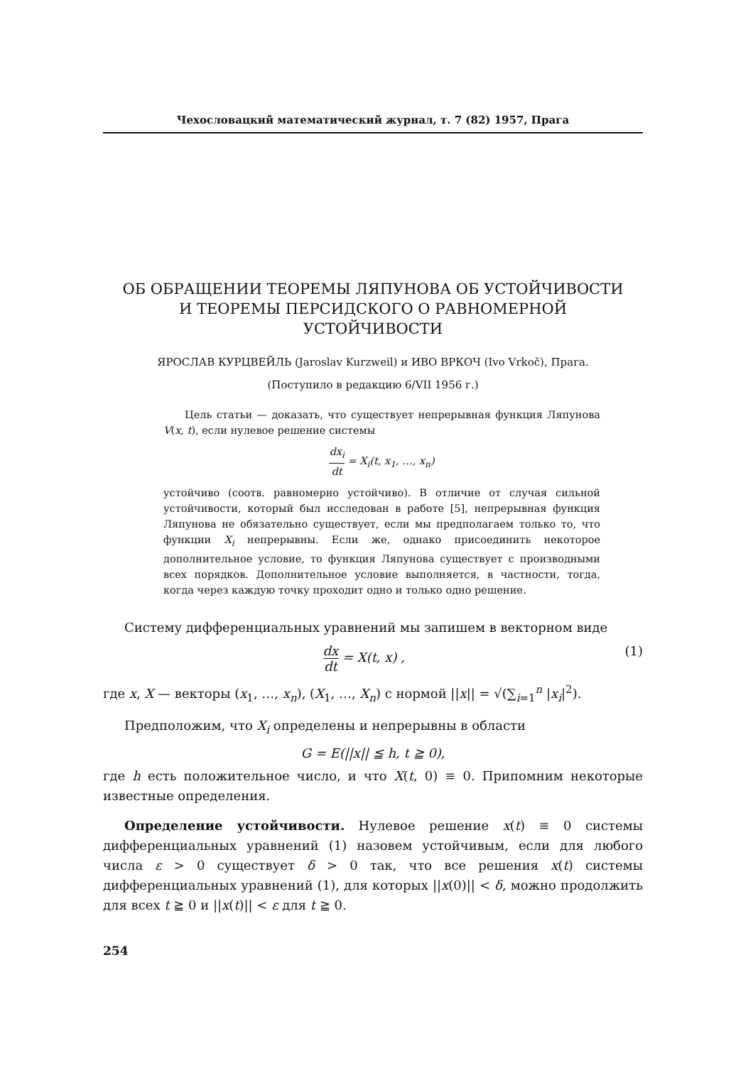Чехословацкий математический журнал, т. 7 (82) 1957, Прага
ОБ ОБРАЩЕНИИ ТЕОРЕМЫ ЛЯПУНОВА ОБ УСТОЙЧИВОСТИ
И ТЕОРЕМЫ ПЕРСИДСКОГО О РАВНОМЕРНОЙ
УСТОЙЧИВОСТИ
ЯРОСЛАВ КУРЦВЕЙЛЬ (Jaroslav Kurzweil) и ИВО ВРКОЧ (Ivo Vrkoč), Прага.
(Поступило в редакцию 6/VII 1956 г.)
Цель статьи — доказать, что существует непрерывная функция Ляпунова V(x, t), если нулевое решение системы
dx<sub>i</sub> dt = X<sub>i</sub>(t, x<sub>1</sub>, …, x<sub>n</sub>)
устойчиво (соотв. равномерно устойчиво). В отличие от случая сильной устойчивости, который был исследован в работе [5], непрерывная функция Ляпунова не обязательно существует, если мы предполагаем только то, что функции X<sub>i</sub> непрерывны. Если же, однако присоединить некоторое дополнительное условие, то функция Ляпунова существует с производными всех порядков. Дополнительное условие выполняется, в частности, тогда, когда через каждую точку проходит одно и только одно решение.
Систему дифференциальных уравнений мы запишем в векторном виде
dx dt = X(t, x) , (1)
где x, X — векторы (x<sub>1</sub>, …, x<sub>n</sub>), (X<sub>1</sub>, …, X<sub>n</sub>) с нормой ||x|| = √(∑<sub>i=1</sub><sup>n</sup> |x<sub>i</sub>|<sup>2</sup>).
Предположим, что X<sub>i</sub> определены и непрерывны в области
G = E(||x|| ≦ h, t ≧ 0),
где h есть положительное число, и что X(t, 0) ≡ 0. Припомним некоторые известные определения.
Определение устойчивости. Нулевое решение x(t) ≡ 0 системы дифференциальных уравнений (1) назовем устойчивым, если для любого числа ε > 0 существует δ > 0 так, что все решения x(t) системы дифференциальных уравнений (1), для которых ||x(0)|| < δ, можно продолжить для всех t ≧ 0 и ||x(t)|| < ε для t ≧ 0.
254